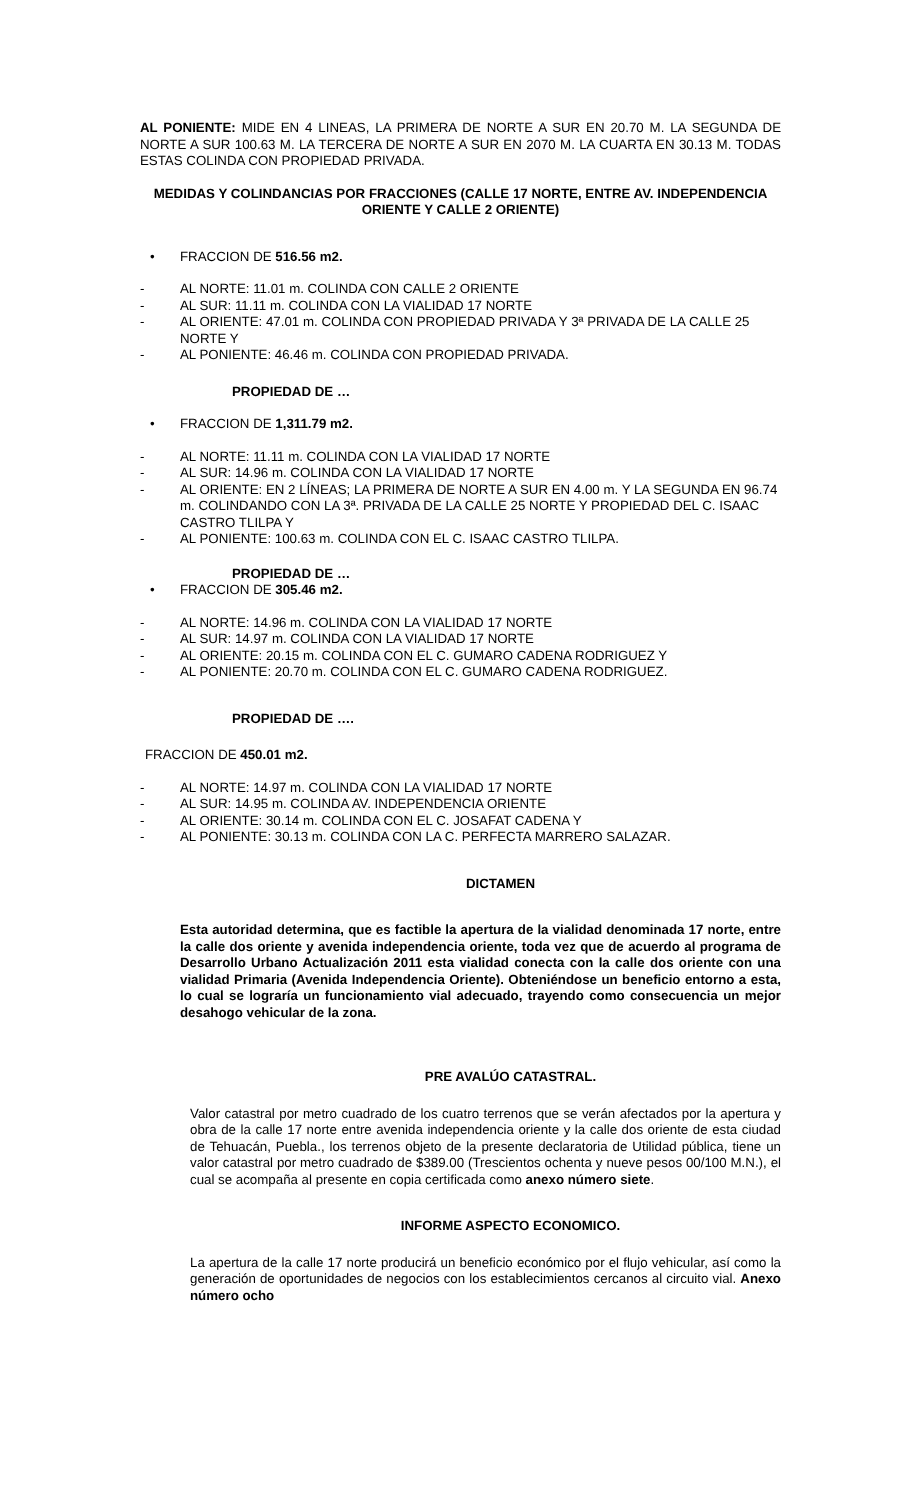AL PONIENTE: MIDE EN 4 LINEAS, LA PRIMERA DE NORTE A SUR EN 20.70 M. LA SEGUNDA DE NORTE A SUR 100.63 M. LA TERCERA DE NORTE A SUR EN 2070 M. LA CUARTA EN 30.13 M. TODAS ESTAS COLINDA CON PROPIEDAD PRIVADA.
MEDIDAS Y COLINDANCIAS POR FRACCIONES (CALLE 17 NORTE, ENTRE AV. INDEPENDENCIA ORIENTE Y CALLE 2 ORIENTE)
• FRACCION DE 516.56 m2.
- AL NORTE: 11.01 m. COLINDA CON CALLE 2 ORIENTE
- AL SUR: 11.11 m. COLINDA CON LA VIALIDAD 17 NORTE
- AL ORIENTE: 47.01 m. COLINDA CON PROPIEDAD PRIVADA Y 3ª PRIVADA DE LA CALLE 25 NORTE Y
- AL PONIENTE: 46.46 m. COLINDA CON PROPIEDAD PRIVADA.
PROPIEDAD DE …
• FRACCION DE 1,311.79 m2.
- AL NORTE: 11.11 m. COLINDA CON LA VIALIDAD 17 NORTE
- AL SUR: 14.96 m. COLINDA CON LA VIALIDAD 17 NORTE
- AL ORIENTE: EN 2 LÍNEAS; LA PRIMERA DE NORTE A SUR EN 4.00 m. Y LA SEGUNDA EN 96.74 m. COLINDANDO CON LA 3ª. PRIVADA DE LA CALLE 25 NORTE Y PROPIEDAD DEL C. ISAAC CASTRO TLILPA Y
- AL PONIENTE: 100.63 m. COLINDA CON EL C. ISAAC CASTRO TLILPA.
PROPIEDAD DE …
• FRACCION DE 305.46 m2.
- AL NORTE: 14.96 m. COLINDA CON LA VIALIDAD 17 NORTE
- AL SUR: 14.97 m. COLINDA CON LA VIALIDAD 17 NORTE
- AL ORIENTE: 20.15 m. COLINDA CON EL C. GUMARO CADENA RODRIGUEZ Y
- AL PONIENTE: 20.70 m. COLINDA CON EL C. GUMARO CADENA RODRIGUEZ.
PROPIEDAD DE ….
FRACCION DE 450.01 m2.
- AL NORTE: 14.97 m. COLINDA CON LA VIALIDAD 17 NORTE
- AL SUR: 14.95 m. COLINDA AV. INDEPENDENCIA ORIENTE
- AL ORIENTE: 30.14 m. COLINDA CON EL C. JOSAFAT CADENA Y
- AL PONIENTE: 30.13 m. COLINDA CON LA C. PERFECTA MARRERO SALAZAR.
DICTAMEN
Esta autoridad determina, que es factible la apertura de la vialidad denominada 17 norte, entre la calle dos oriente y avenida independencia oriente, toda vez que de acuerdo al programa de Desarrollo Urbano Actualización 2011 esta vialidad conecta con la calle dos oriente con una vialidad Primaria (Avenida Independencia Oriente). Obteniéndose un beneficio entorno a esta, lo cual se lograría un funcionamiento vial adecuado, trayendo como consecuencia un mejor desahogo vehicular de la zona.
PRE AVALÚO CATASTRAL.
Valor catastral por metro cuadrado de los cuatro terrenos que se verán afectados por la apertura y obra de la calle 17 norte entre avenida independencia oriente y la calle dos oriente de esta ciudad de Tehuacán, Puebla., los terrenos objeto de la presente declaratoria de Utilidad pública, tiene un valor catastral por metro cuadrado de $389.00 (Trescientos ochenta y nueve pesos 00/100 M.N.), el cual se acompaña al presente en copia certificada como anexo número siete.
INFORME ASPECTO ECONOMICO.
La apertura de la calle 17 norte producirá un beneficio económico por el flujo vehicular, así como la generación de oportunidades de negocios con los establecimientos cercanos al circuito vial. Anexo número ocho